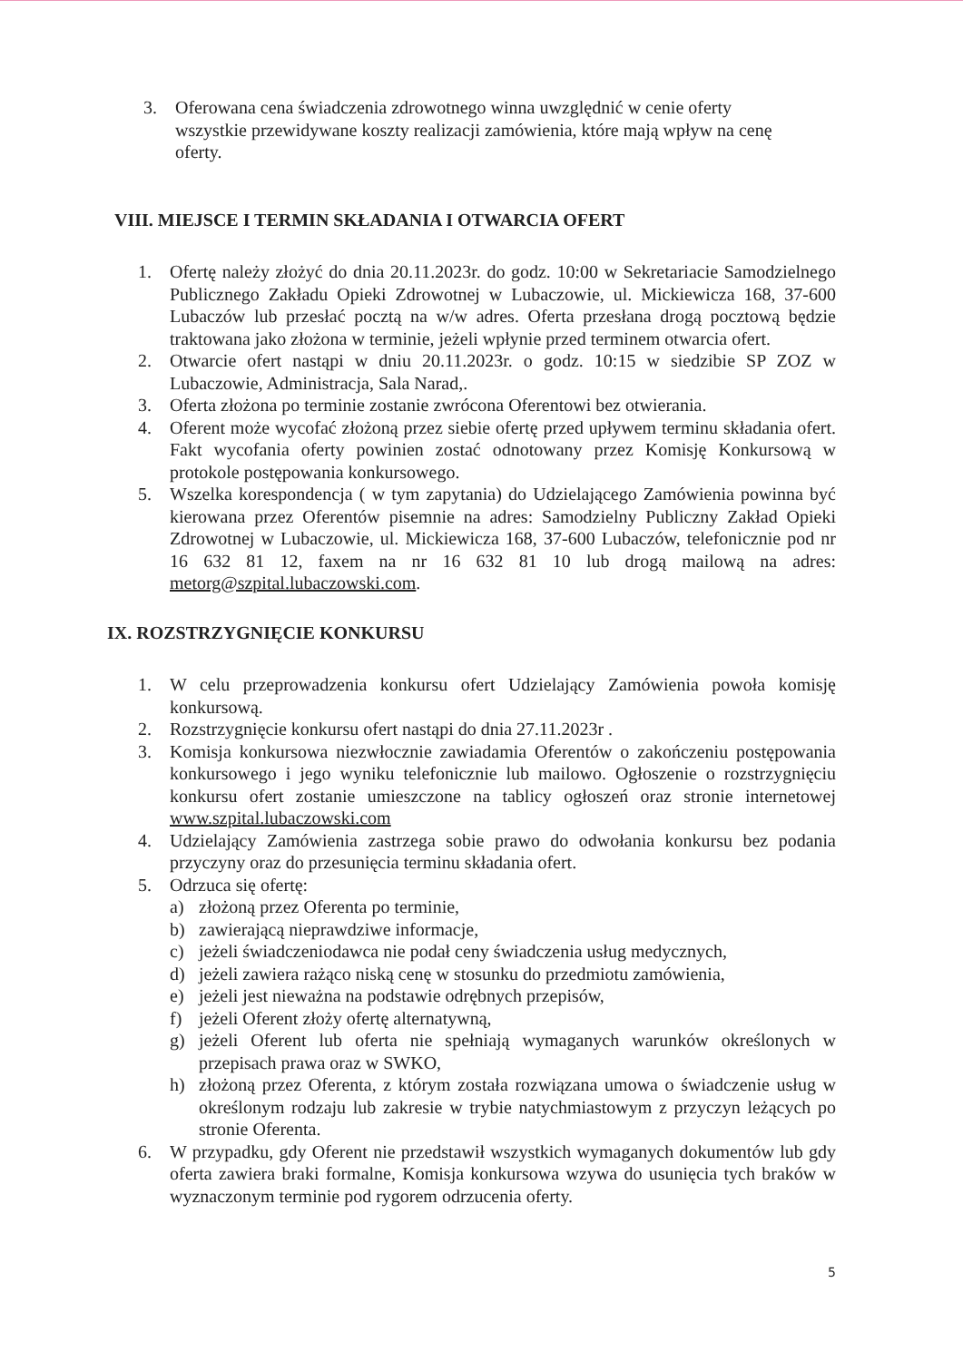3. Oferowana cena świadczenia zdrowotnego winna uwzględnić w cenie oferty wszystkie przewidywane koszty realizacji zamówienia, które mają wpływ na cenę oferty.
VIII. MIEJSCE I TERMIN SKŁADANIA I OTWARCIA OFERT
1. Ofertę należy złożyć do dnia 20.11.2023r. do godz. 10:00 w Sekretariacie Samodzielnego Publicznego Zakładu Opieki Zdrowotnej w Lubaczowie, ul. Mickiewicza 168, 37-600 Lubaczów lub przesłać pocztą na w/w adres. Oferta przesłana drogą pocztową będzie traktowana jako złożona w terminie, jeżeli wpłynie przed terminem otwarcia ofert.
2. Otwarcie ofert nastąpi w dniu 20.11.2023r. o godz. 10:15 w siedzibie SP ZOZ w Lubaczowie, Administracja, Sala Narad,.
3. Oferta złożona po terminie zostanie zwrócona Oferentowi bez otwierania.
4. Oferent może wycofać złożoną przez siebie ofertę przed upływem terminu składania ofert. Fakt wycofania oferty powinien zostać odnotowany przez Komisję Konkursową w protokole postępowania konkursowego.
5. Wszelka korespondencja ( w tym zapytania) do Udzielającego Zamówienia powinna być kierowana przez Oferentów pisemnie na adres: Samodzielny Publiczny Zakład Opieki Zdrowotnej w Lubaczowie, ul. Mickiewicza 168, 37-600 Lubaczów, telefonicznie pod nr 16 632 81 12, faxem na nr 16 632 81 10 lub drogą mailową na adres: metorg@szpital.lubaczowski.com.
IX. ROZSTRZYGNIĘCIE KONKURSU
1. W celu przeprowadzenia konkursu ofert Udzielający Zamówienia powoła komisję konkursową.
2. Rozstrzygnięcie konkursu ofert nastąpi do dnia 27.11.2023r .
3. Komisja konkursowa niezwłocznie zawiadamia Oferentów o zakończeniu postępowania konkursowego i jego wyniku telefonicznie lub mailowo. Ogłoszenie o rozstrzygnięciu konkursu ofert zostanie umieszczone na tablicy ogłoszeń oraz stronie internetowej www.szpital.lubaczowski.com
4. Udzielający Zamówienia zastrzega sobie prawo do odwołania konkursu bez podania przyczyny oraz do przesunięcia terminu składania ofert.
5. Odrzuca się ofertę:
a) złożoną przez Oferenta po terminie,
b) zawierającą nieprawdziwe informacje,
c) jeżeli świadczeniodawca nie podał ceny świadczenia usług medycznych,
d) jeżeli zawiera rażąco niską cenę w stosunku do przedmiotu zamówienia,
e) jeżeli jest nieważna na podstawie odrębnych przepisów,
f) jeżeli Oferent złoży ofertę alternatywną,
g) jeżeli Oferent lub oferta nie spełniają wymaganych warunków określonych w przepisach prawa oraz w SWKO,
h) złożoną przez Oferenta, z którym została rozwiązana umowa o świadczenie usług w określonym rodzaju lub zakresie w trybie natychmiastowym z przyczyn leżących po stronie Oferenta.
6. W przypadku, gdy Oferent nie przedstawił wszystkich wymaganych dokumentów lub gdy oferta zawiera braki formalne, Komisja konkursowa wzywa do usunięcia tych braków w wyznaczonym terminie pod rygorem odrzucenia oferty.
5